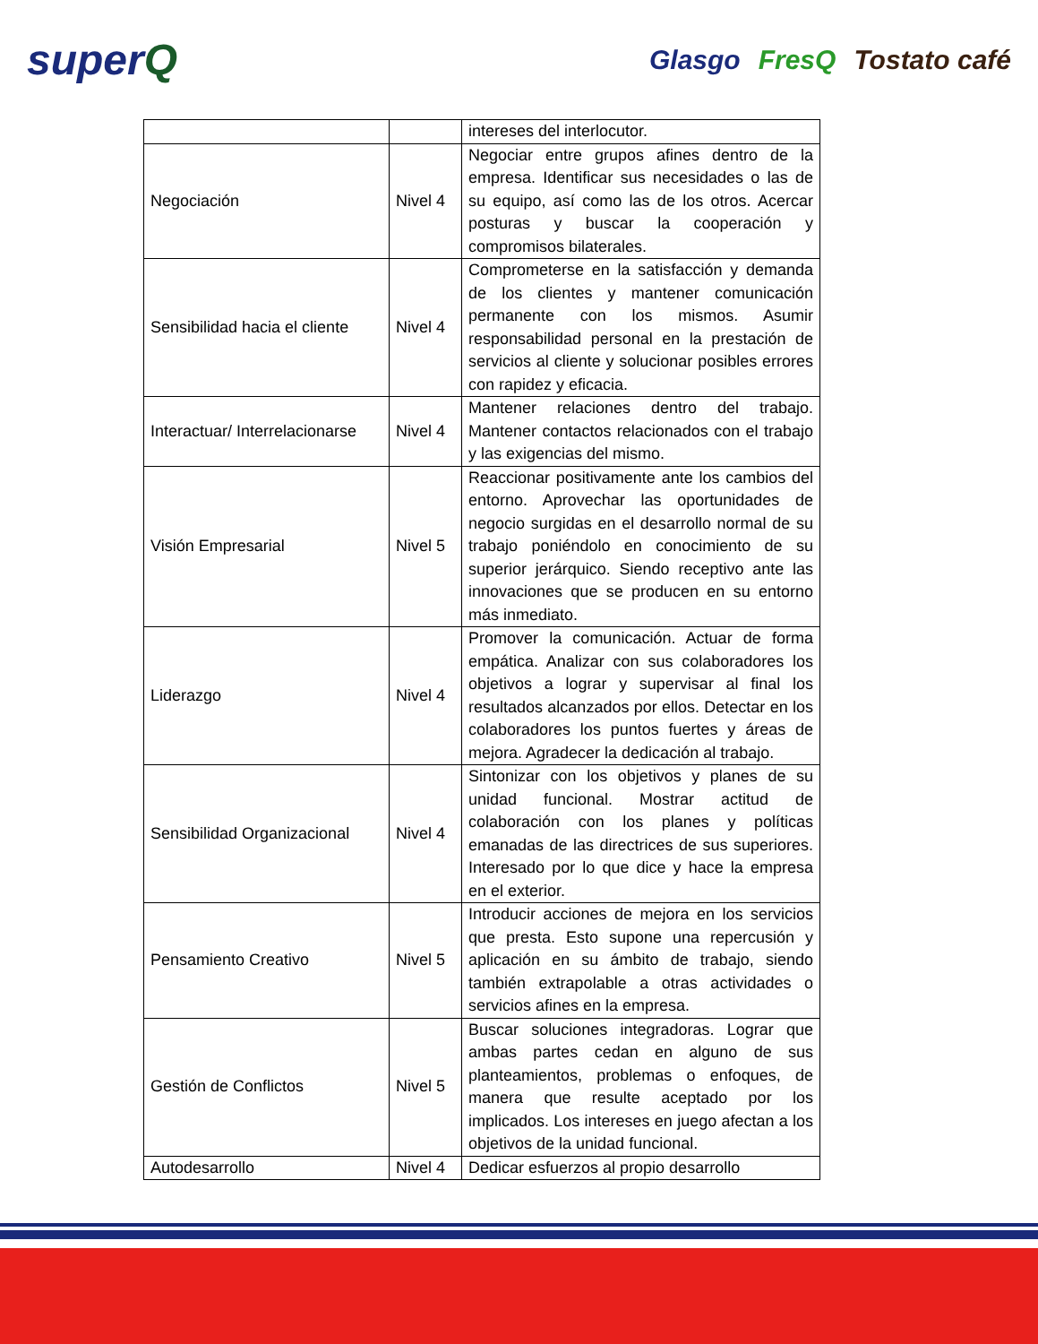superQ
Glasgo FresQ Tostato café
| | | intereses del interlocutor. |
| Negociación | Nivel 4 | Negociar entre grupos afines dentro de la empresa. Identificar sus necesidades o las de su equipo, así como las de los otros. Acercar posturas y buscar la cooperación y compromisos bilaterales. |
| Sensibilidad hacia el cliente | Nivel 4 | Comprometerse en la satisfacción y demanda de los clientes y mantener comunicación permanente con los mismos. Asumir responsabilidad personal en la prestación de servicios al cliente y solucionar posibles errores con rapidez y eficacia. |
| Interactuar/ Interrelacionarse | Nivel 4 | Mantener relaciones dentro del trabajo. Mantener contactos relacionados con el trabajo y las exigencias del mismo. |
| Visión Empresarial | Nivel 5 | Reaccionar positivamente ante los cambios del entorno. Aprovechar las oportunidades de negocio surgidas en el desarrollo normal de su trabajo poniéndolo en conocimiento de su superior jerárquico. Siendo receptivo ante las innovaciones que se producen en su entorno más inmediato. |
| Liderazgo | Nivel 4 | Promover la comunicación. Actuar de forma empática. Analizar con sus colaboradores los objetivos a lograr y supervisar al final los resultados alcanzados por ellos. Detectar en los colaboradores los puntos fuertes y áreas de mejora. Agradecer la dedicación al trabajo. |
| Sensibilidad Organizacional | Nivel 4 | Sintonizar con los objetivos y planes de su unidad funcional. Mostrar actitud de colaboración con los planes y políticas emanadas de las directrices de sus superiores. Interesado por lo que dice y hace la empresa en el exterior. |
| Pensamiento Creativo | Nivel 5 | Introducir acciones de mejora en los servicios que presta. Esto supone una repercusión y aplicación en su ámbito de trabajo, siendo también extrapolable a otras actividades o servicios afines en la empresa. |
| Gestión de Conflictos | Nivel 5 | Buscar soluciones integradoras. Lograr que ambas partes cedan en alguno de sus planteamientos, problemas o enfoques, de manera que resulte aceptado por los implicados. Los intereses en juego afectan a los objetivos de la unidad funcional. |
| Autodesarrollo | Nivel 4 | Dedicar esfuerzos al propio desarrollo |